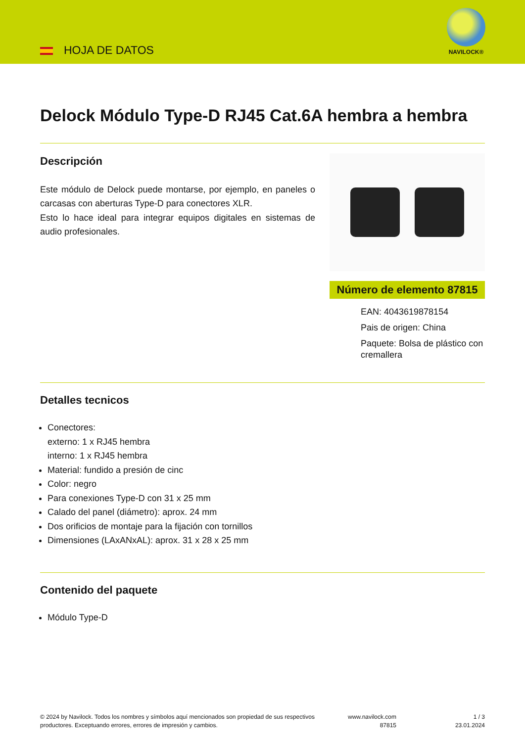HOJA DE DATOS
NAVILOCK®
Delock Módulo Type-D RJ45 Cat.6A hembra a hembra
Descripción
Este módulo de Delock puede montarse, por ejemplo, en paneles o carcasas con aberturas Type-D para conectores XLR.
Esto lo hace ideal para integrar equipos digitales en sistemas de audio profesionales.
Número de elemento 87815
EAN: 4043619878154
Pais de origen: China
Paquete: Bolsa de plástico con cremallera
Detalles tecnicos
Conectores:
externo: 1 x RJ45 hembra
interno: 1 x RJ45 hembra
Material: fundido a presión de cinc
Color: negro
Para conexiones Type-D con 31 x 25 mm
Calado del panel (diámetro): aprox. 24 mm
Dos orificios de montaje para la fijación con tornillos
Dimensiones (LAxANxAL): aprox. 31 x 28 x 25 mm
Contenido del paquete
Módulo Type-D
© 2024 by Navilock. Todos los nombres y símbolos aquí mencionados son propiedad de sus respectivos productores. Exceptuando errores, errores de impresión y cambios.
www.navilock.com
87815
1 / 3
23.01.2024